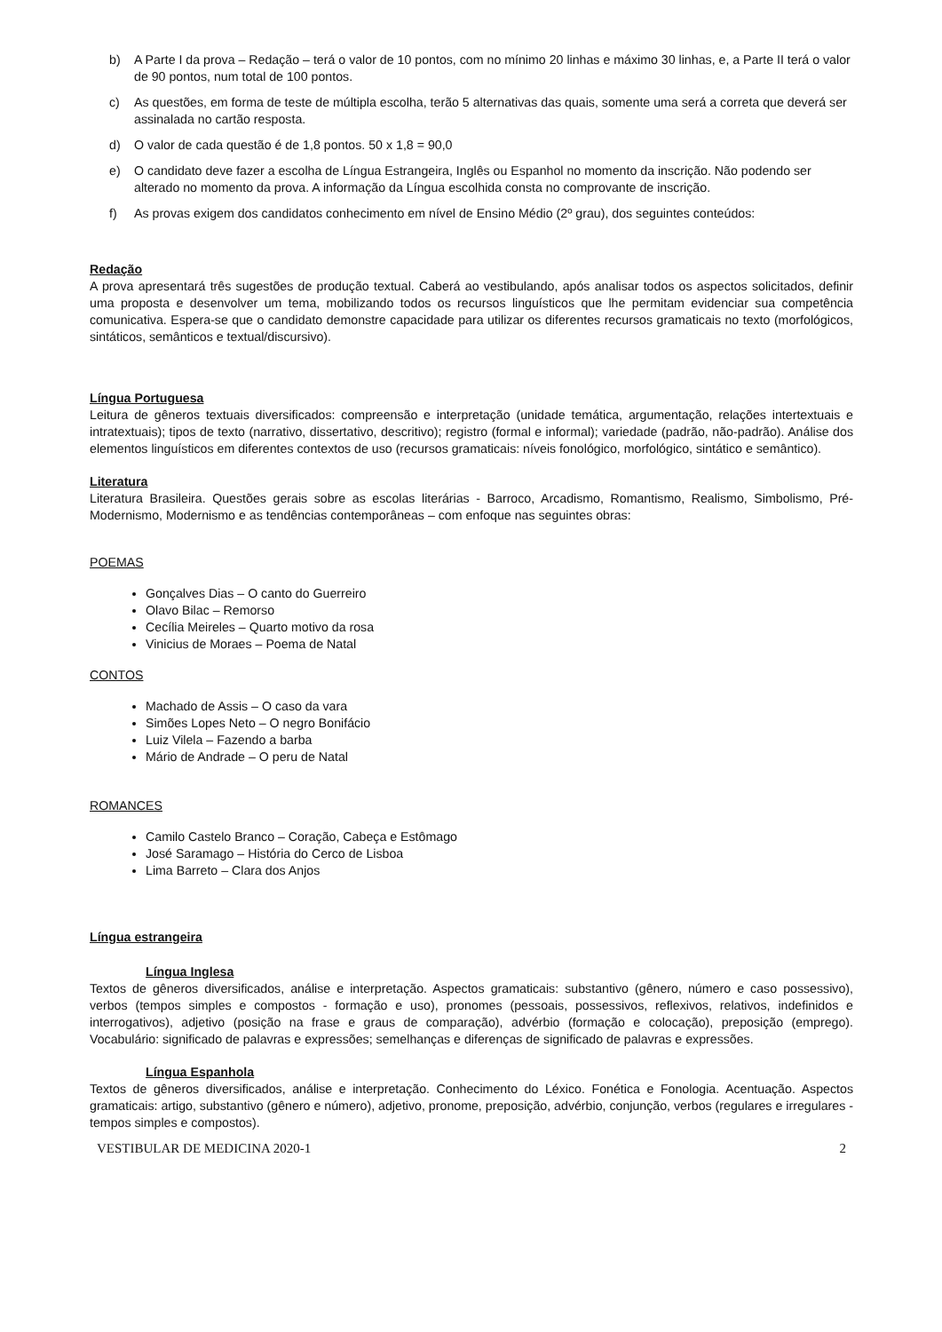b) A Parte I da prova – Redação – terá o valor de 10 pontos, com no mínimo 20 linhas e máximo 30 linhas, e, a Parte II terá o valor de 90 pontos, num total de 100 pontos.
c) As questões, em forma de teste de múltipla escolha, terão 5 alternativas das quais, somente uma será a correta que deverá ser assinalada no cartão resposta.
d) O valor de cada questão é de 1,8 pontos. 50 x 1,8 = 90,0
e) O candidato deve fazer a escolha de Língua Estrangeira, Inglês ou Espanhol no momento da inscrição. Não podendo ser alterado no momento da prova. A informação da Língua escolhida consta no comprovante de inscrição.
f) As provas exigem dos candidatos conhecimento em nível de Ensino Médio (2º grau), dos seguintes conteúdos:
Redação
A prova apresentará três sugestões de produção textual. Caberá ao vestibulando, após analisar todos os aspectos solicitados, definir uma proposta e desenvolver um tema, mobilizando todos os recursos linguísticos que lhe permitam evidenciar sua competência comunicativa. Espera-se que o candidato demonstre capacidade para utilizar os diferentes recursos gramaticais no texto (morfológicos, sintáticos, semânticos e textual/discursivo).
Língua Portuguesa
Leitura de gêneros textuais diversificados: compreensão e interpretação (unidade temática, argumentação, relações intertextuais e intratextuais); tipos de texto (narrativo, dissertativo, descritivo); registro (formal e informal); variedade (padrão, não-padrão). Análise dos elementos linguísticos em diferentes contextos de uso (recursos gramaticais: níveis fonológico, morfológico, sintático e semântico).
Literatura
Literatura Brasileira. Questões gerais sobre as escolas literárias - Barroco, Arcadismo, Romantismo, Realismo, Simbolismo, Pré-Modernismo, Modernismo e as tendências contemporâneas – com enfoque nas seguintes obras:
POEMAS
Gonçalves Dias – O canto do Guerreiro
Olavo Bilac – Remorso
Cecília Meireles – Quarto motivo da rosa
Vinicius de Moraes – Poema de Natal
CONTOS
Machado de Assis – O caso da vara
Simões Lopes Neto – O negro Bonifácio
Luiz Vilela – Fazendo a barba
Mário de Andrade – O peru de Natal
ROMANCES
Camilo Castelo Branco – Coração, Cabeça e Estômago
José Saramago – História do Cerco de Lisboa
Lima Barreto – Clara dos Anjos
Língua estrangeira
Língua Inglesa
Textos de gêneros diversificados, análise e interpretação. Aspectos gramaticais: substantivo (gênero, número e caso possessivo), verbos (tempos simples e compostos - formação e uso), pronomes (pessoais, possessivos, reflexivos, relativos, indefinidos e interrogativos), adjetivo (posição na frase e graus de comparação), advérbio (formação e colocação), preposição (emprego). Vocabulário: significado de palavras e expressões; semelhanças e diferenças de significado de palavras e expressões.
Língua Espanhola
Textos de gêneros diversificados, análise e interpretação. Conhecimento do Léxico. Fonética e Fonologia. Acentuação. Aspectos gramaticais: artigo, substantivo (gênero e número), adjetivo, pronome, preposição, advérbio, conjunção, verbos (regulares e irregulares - tempos simples e compostos).
VESTIBULAR DE MEDICINA 2020-1 2